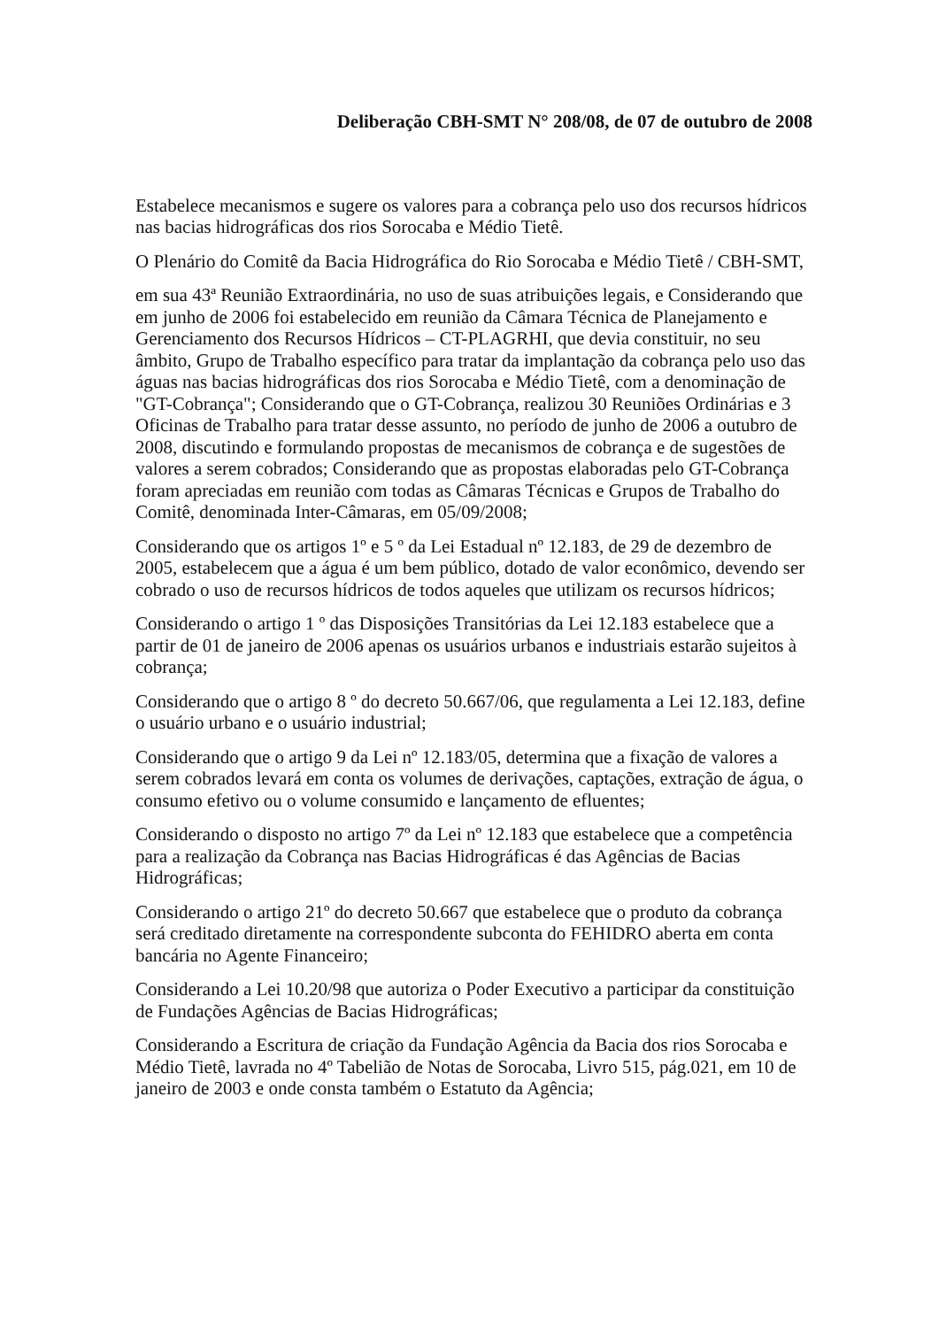Deliberação CBH-SMT N° 208/08, de 07 de outubro de 2008
Estabelece mecanismos e sugere os valores para a cobrança pelo uso dos recursos hídricos nas bacias hidrográficas dos rios Sorocaba e Médio Tietê.
O Plenário do Comitê da Bacia Hidrográfica do Rio Sorocaba e Médio Tietê / CBH-SMT,
em sua 43ª Reunião Extraordinária, no uso de suas atribuições legais, e Considerando que em junho de 2006 foi estabelecido em reunião da Câmara Técnica de Planejamento e Gerenciamento dos Recursos Hídricos – CT-PLAGRHI, que devia constituir, no seu âmbito, Grupo de Trabalho específico para tratar da implantação da cobrança pelo uso das águas nas bacias hidrográficas dos rios Sorocaba e Médio Tietê, com a denominação de "GT-Cobrança"; Considerando que o GT-Cobrança, realizou 30 Reuniões Ordinárias e 3 Oficinas de Trabalho para tratar desse assunto, no período de junho de 2006 a outubro de 2008, discutindo e formulando propostas de mecanismos de cobrança e de sugestões de valores a serem cobrados; Considerando que as propostas elaboradas pelo GT-Cobrança foram apreciadas em reunião com todas as Câmaras Técnicas e Grupos de Trabalho do Comitê, denominada Inter-Câmaras, em 05/09/2008;
Considerando que os artigos 1º e 5 º da Lei Estadual nº 12.183, de 29 de dezembro de 2005, estabelecem que a água é um bem público, dotado de valor econômico, devendo ser cobrado o uso de recursos hídricos de todos aqueles que utilizam os recursos hídricos;
Considerando o artigo 1 º das Disposições Transitórias da Lei 12.183 estabelece que a partir de 01 de janeiro de 2006 apenas os usuários urbanos e industriais estarão sujeitos à cobrança;
Considerando que o artigo 8 º do decreto 50.667/06, que regulamenta a Lei 12.183, define o usuário urbano e o usuário industrial;
Considerando que o artigo 9 da Lei nº 12.183/05, determina que a fixação de valores a serem cobrados levará em conta os volumes de derivações, captações, extração de água, o consumo efetivo ou o volume consumido e lançamento de efluentes;
Considerando o disposto no artigo 7º da Lei nº 12.183 que estabelece que a competência para a realização da Cobrança nas Bacias Hidrográficas é das Agências de Bacias Hidrográficas;
Considerando o artigo 21º do decreto 50.667 que estabelece que o produto da cobrança será creditado diretamente na correspondente subconta do FEHIDRO aberta em conta bancária no Agente Financeiro;
Considerando a Lei 10.20/98 que autoriza o Poder Executivo a participar da constituição de Fundações Agências de Bacias Hidrográficas;
Considerando a Escritura de criação da Fundação Agência da Bacia dos rios Sorocaba e Médio Tietê, lavrada no 4º Tabelião de Notas de Sorocaba, Livro 515, pág.021, em 10 de janeiro de 2003 e onde consta também o Estatuto da Agência;